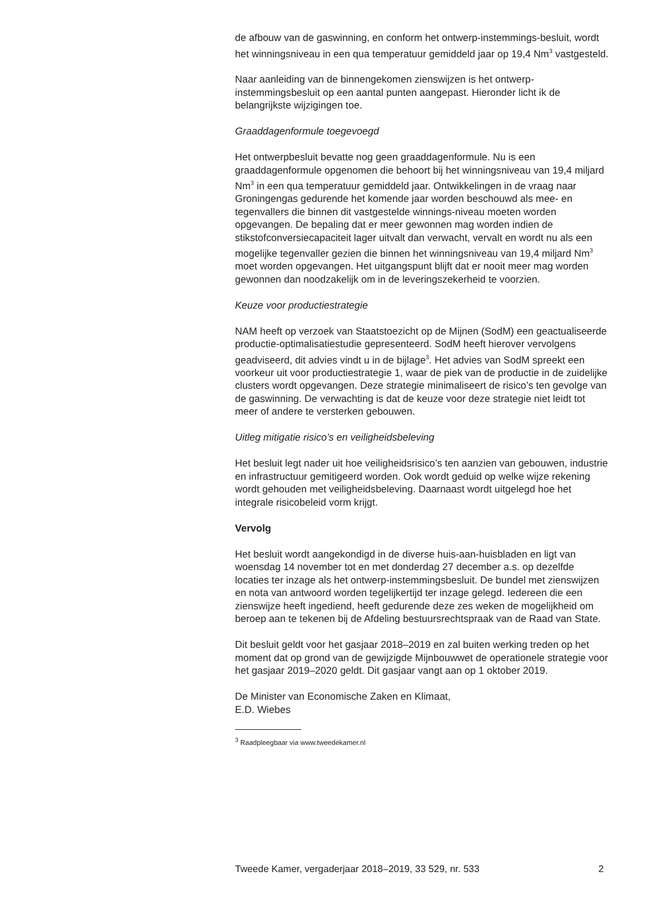de afbouw van de gaswinning, en conform het ontwerp-instemmings-besluit, wordt het winningsniveau in een qua temperatuur gemiddeld jaar op 19,4 Nm<sup>3</sup> vastgesteld.
Naar aanleiding van de binnengekomen zienswijzen is het ontwerp-instemmingsbesluit op een aantal punten aangepast. Hieronder licht ik de belangrijkste wijzigingen toe.
Graaddagenformule toegevoegd
Het ontwerpbesluit bevatte nog geen graaddagenformule. Nu is een graaddagenformule opgenomen die behoort bij het winningsniveau van 19,4 miljard Nm<sup>3</sup> in een qua temperatuur gemiddeld jaar. Ontwikkelingen in de vraag naar Groningengas gedurende het komende jaar worden beschouwd als mee- en tegenvallers die binnen dit vastgestelde winnings-niveau moeten worden opgevangen. De bepaling dat er meer gewonnen mag worden indien de stikstofconversiecapaciteit lager uitvalt dan verwacht, vervalt en wordt nu als een mogelijke tegenvaller gezien die binnen het winningsniveau van 19,4 miljard Nm<sup>3</sup> moet worden opgevangen. Het uitgangspunt blijft dat er nooit meer mag worden gewonnen dan noodzakelijk om in de leveringszekerheid te voorzien.
Keuze voor productiestrategie
NAM heeft op verzoek van Staatstoezicht op de Mijnen (SodM) een geactualiseerde productie-optimalisatiestudie gepresenteerd. SodM heeft hierover vervolgens geadviseerd, dit advies vindt u in de bijlage<sup>3</sup>. Het advies van SodM spreekt een voorkeur uit voor productiestrategie 1, waar de piek van de productie in de zuidelijke clusters wordt opgevangen. Deze strategie minimaliseert de risico’s ten gevolge van de gaswinning. De verwachting is dat de keuze voor deze strategie niet leidt tot meer of andere te versterken gebouwen.
Uitleg mitigatie risico’s en veiligheidsbeleving
Het besluit legt nader uit hoe veiligheidsrisico’s ten aanzien van gebouwen, industrie en infrastructuur gemitigeerd worden. Ook wordt geduid op welke wijze rekening wordt gehouden met veiligheidsbeleving. Daarnaast wordt uitgelegd hoe het integrale risicobeleid vorm krijgt.
Vervolg
Het besluit wordt aangekondigd in de diverse huis-aan-huisbladen en ligt van woensdag 14 november tot en met donderdag 27 december a.s. op dezelfde locaties ter inzage als het ontwerp-instemmingsbesluit. De bundel met zienswijzen en nota van antwoord worden tegelijkertijd ter inzage gelegd. Iedereen die een zienswijze heeft ingediend, heeft gedurende deze zes weken de mogelijkheid om beroep aan te tekenen bij de Afdeling bestuursrechtspraak van de Raad van State.
Dit besluit geldt voor het gasjaar 2018–2019 en zal buiten werking treden op het moment dat op grond van de gewijzigde Mijnbouwwet de operationele strategie voor het gasjaar 2019–2020 geldt. Dit gasjaar vangt aan op 1 oktober 2019.
De Minister van Economische Zaken en Klimaat,
E.D. Wiebes
<sup>3</sup> Raadpleegbaar via www.tweedekamer.nl
Tweede Kamer, vergaderjaar 2018–2019, 33 529, nr. 533 2